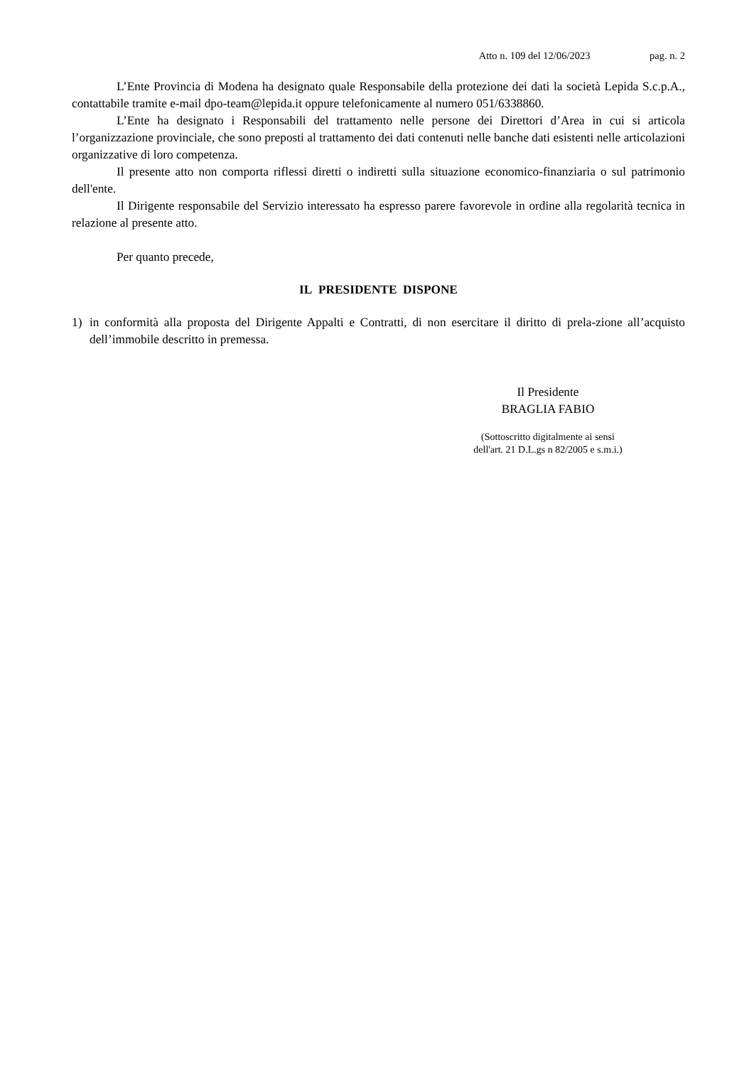Atto n. 109 del 12/06/2023 pag. n. 2
L’Ente Provincia di Modena ha designato quale Responsabile della protezione dei dati la società Lepida S.c.p.A., contattabile tramite e-mail dpo-team@lepida.it oppure telefonicamente al numero 051/6338860.
L’Ente ha designato i Responsabili del trattamento nelle persone dei Direttori d’Area in cui si articola l’organizzazione provinciale, che sono preposti al trattamento dei dati contenuti nelle banche dati esistenti nelle articolazioni organizzative di loro competenza.
Il presente atto non comporta riflessi diretti o indiretti sulla situazione economico-finanziaria o sul patrimonio dell'ente.
Il Dirigente responsabile del Servizio interessato ha espresso parere favorevole in ordine alla regolarità tecnica in relazione al presente atto.
Per quanto precede,
IL PRESIDENTE DISPONE
1) in conformità alla proposta del Dirigente Appalti e Contratti, di non esercitare il diritto di prela-zione all’acquisto dell’immobile descritto in premessa.
Il Presidente
BRAGLIA FABIO
(Sottoscritto digitalmente ai sensi
dell'art. 21 D.L.gs n 82/2005 e s.m.i.)